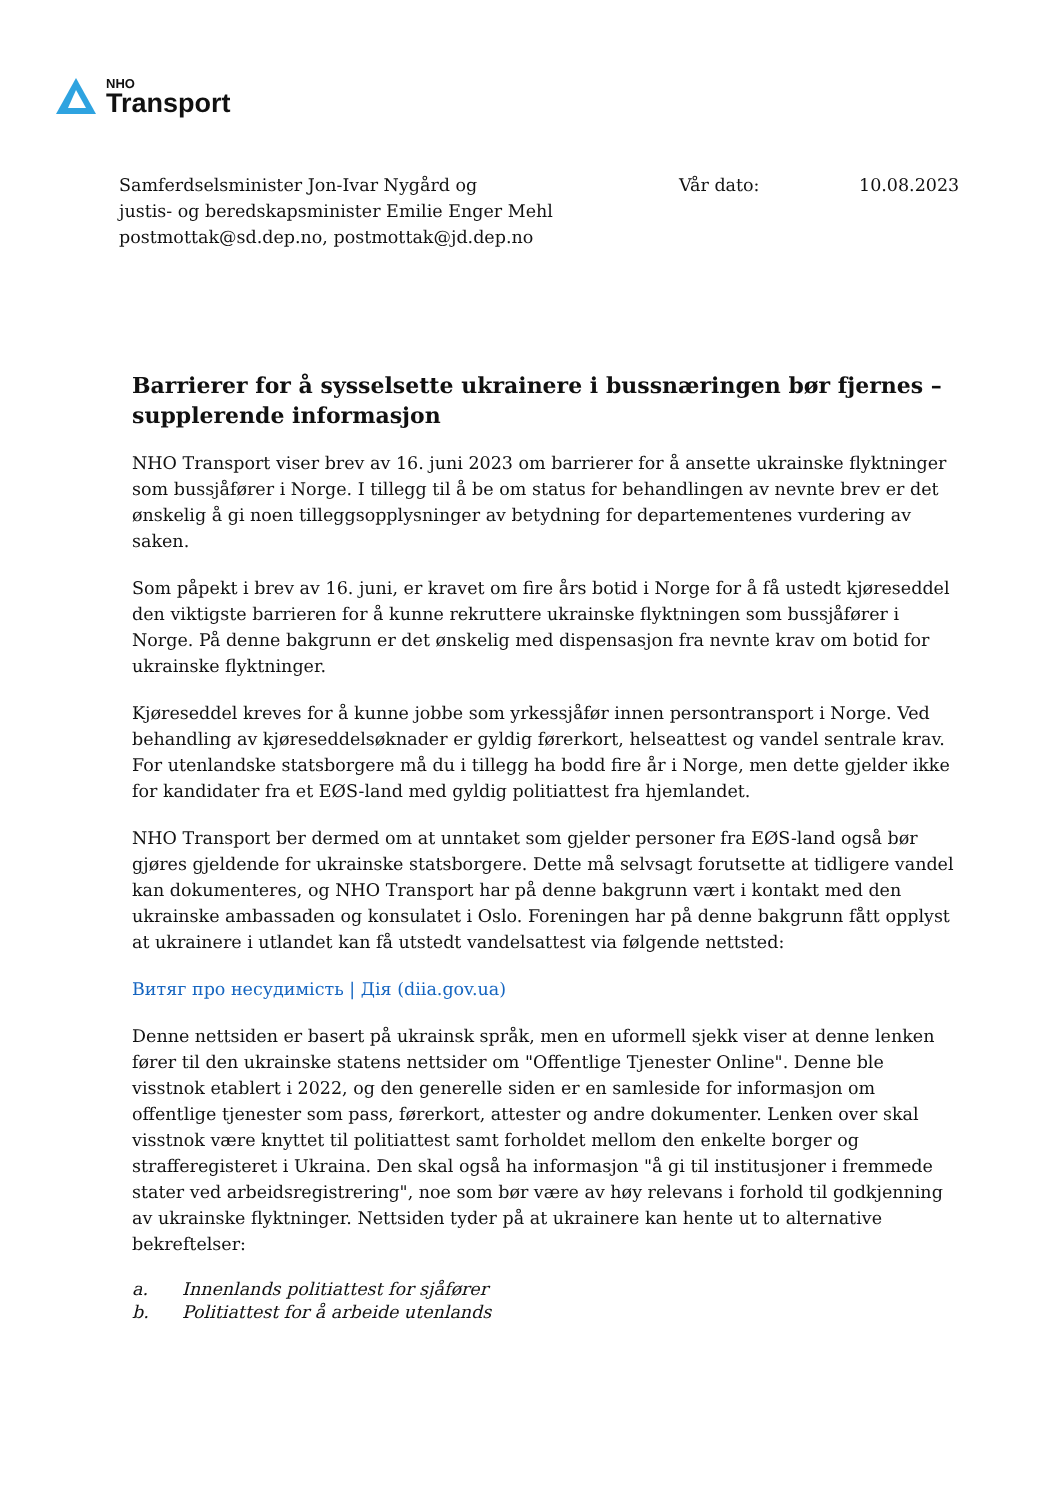NHO
Transport
Samferdselsminister Jon-Ivar Nygård og
justis- og beredskapsminister Emilie Enger Mehl
postmottak@sd.dep.no, postmottak@jd.dep.no
Vår dato: 10.08.2023
Barrierer for å sysselsette ukrainere i bussnæringen bør fjernes – supplerende informasjon
NHO Transport viser brev av 16. juni 2023 om barrierer for å ansette ukrainske flyktninger som bussjåfører i Norge. I tillegg til å be om status for behandlingen av nevnte brev er det ønskelig å gi noen tilleggsopplysninger av betydning for departementenes vurdering av saken.
Som påpekt i brev av 16. juni, er kravet om fire års botid i Norge for å få ustedt kjøreseddel den viktigste barrieren for å kunne rekruttere ukrainske flyktningen som bussjåfører i Norge. På denne bakgrunn er det ønskelig med dispensasjon fra nevnte krav om botid for ukrainske flyktninger.
Kjøreseddel kreves for å kunne jobbe som yrkessjåfør innen persontransport i Norge. Ved behandling av kjøreseddelsøknader er gyldig førerkort, helseattest og vandel sentrale krav. For utenlandske statsborgere må du i tillegg ha bodd fire år i Norge, men dette gjelder ikke for kandidater fra et EØS-land med gyldig politiattest fra hjemlandet.
NHO Transport ber dermed om at unntaket som gjelder personer fra EØS-land også bør gjøres gjeldende for ukrainske statsborgere. Dette må selvsagt forutsette at tidligere vandel kan dokumenteres, og NHO Transport har på denne bakgrunn vært i kontakt med den ukrainske ambassaden og konsulatet i Oslo. Foreningen har på denne bakgrunn fått opplyst at ukrainere i utlandet kan få utstedt vandelsattest via følgende nettsted:
Витяг про несудимість | Дія (diia.gov.ua)
Denne nettsiden er basert på ukrainsk språk, men en uformell sjekk viser at denne lenken fører til den ukrainske statens nettsider om "Offentlige Tjenester Online". Denne ble visstnok etablert i 2022, og den generelle siden er en samleside for informasjon om offentlige tjenester som pass, førerkort, attester og andre dokumenter. Lenken over skal visstnok være knyttet til politiattest samt forholdet mellom den enkelte borger og strafferegisteret i Ukraina. Den skal også ha informasjon "å gi til institusjoner i fremmede stater ved arbeidsregistrering", noe som bør være av høy relevans i forhold til godkjenning av ukrainske flyktninger. Nettsiden tyder på at ukrainere kan hente ut to alternative bekreftelser:
a. Innenlands politiattest for sjåfører
b. Politiattest for å arbeide utenlands